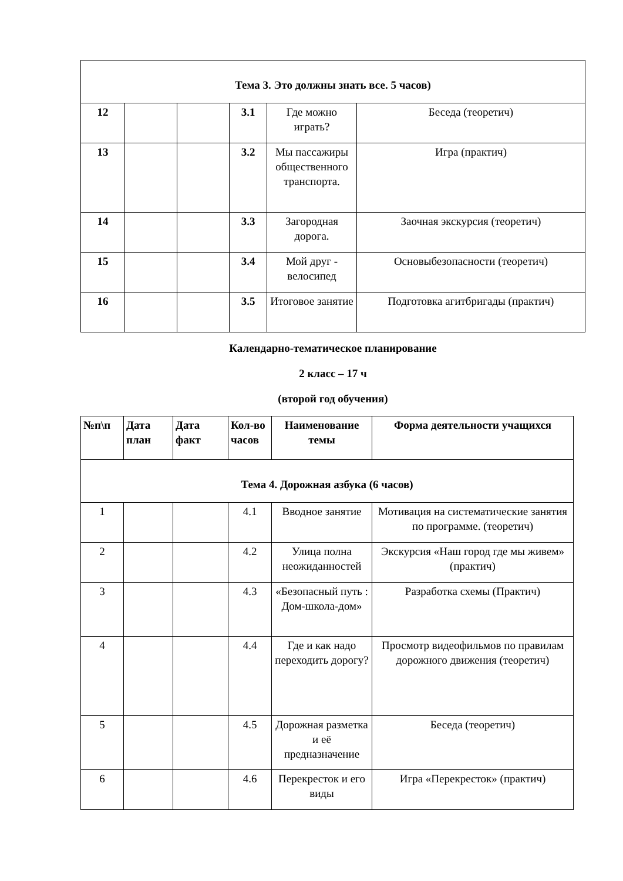| Тема 3. Это должны знать все. 5 часов) | | | | | |
| 12 | | | 3.1 | Где можно играть? | Беседа (теоретич) |
| 13 | | | 3.2 | Мы пассажиры общественного транспорта. | Игра (практич) |
| 14 | | | 3.3 | Загородная дорога. | Заочная экскурсия (теоретич) |
| 15 | | | 3.4 | Мой друг - велосипед | Основыбезопасности (теоретич) |
| 16 | | | 3.5 | Итоговое занятие | Подготовка агитбригады (практич) |
Календарно-тематическое планирование
2 класс – 17 ч
(второй год обучения)
| №п\п | Дата план | Дата факт | Кол-во часов | Наименование темы | Форма деятельности учащихся |
| --- | --- | --- | --- | --- | --- |
| Тема 4. Дорожная азбука (6 часов) | | | | | |
| 1 | | | 4.1 | Вводное занятие | Мотивация на систематические занятия по программе. (теоретич) |
| 2 | | | 4.2 | Улица полна неожиданностей | Экскурсия «Наш город где мы живем» (практич) |
| 3 | | | 4.3 | «Безопасный путь : Дом-школа-дом» | Разработка схемы (Практич) |
| 4 | | | 4.4 | Где и как надо переходить дорогу? | Просмотр видеофильмов по правилам дорожного движения (теоретич) |
| 5 | | | 4.5 | Дорожная разметка и её предназначение | Беседа (теоретич) |
| 6 | | | 4.6 | Перекресток и его виды | Игра «Перекресток» (практич) |